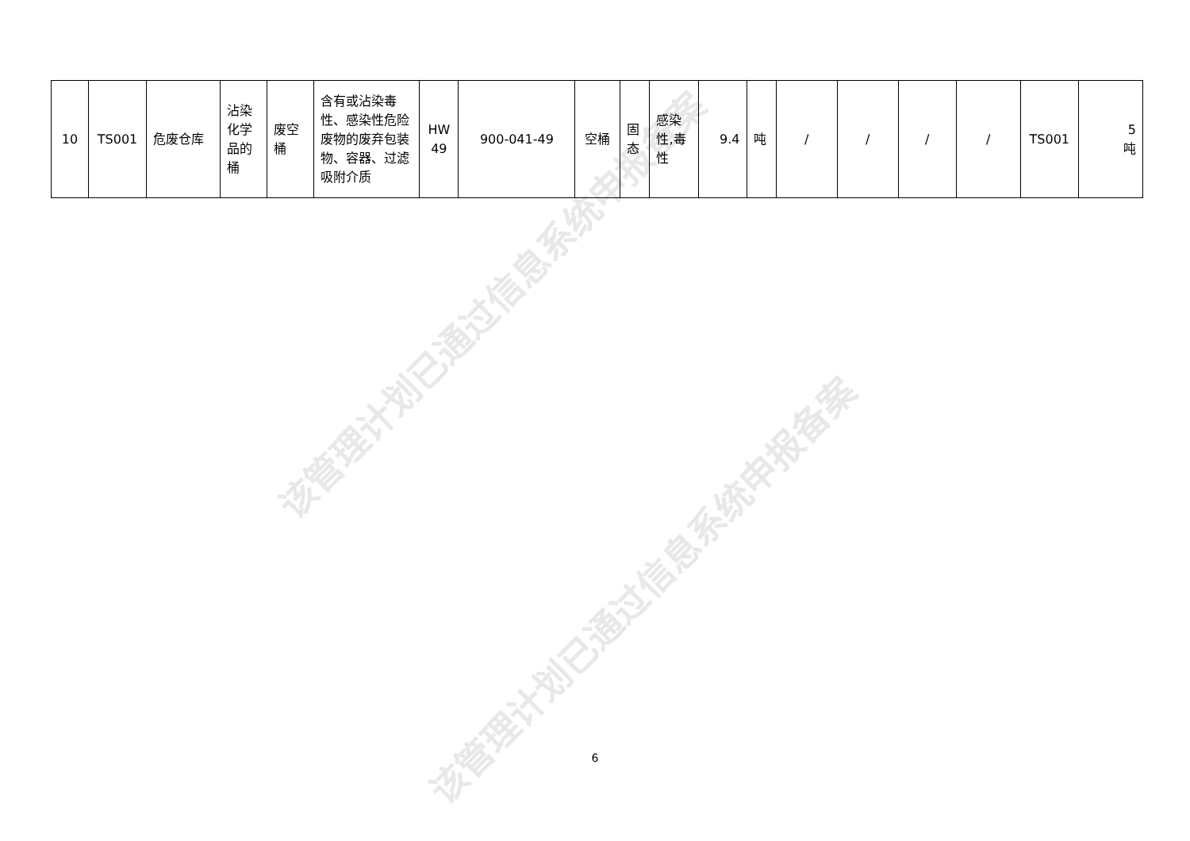该管理计划已通过信息系统申报备案
该管理计划已通过信息系统申报备案
| 10 | TS001 | 危废仓库 | 沾染化学品的桶 | 废空桶 | 含有或沾染毒性、感染性危险废物的废弃包装物、容器、过滤吸附介质 | HW 49 | 900-041-49 | 空桶 | 固态 | 感染性,毒性 | 9.4 | 吨 | / | / | / | / | TS001 | 5 吨 |
6